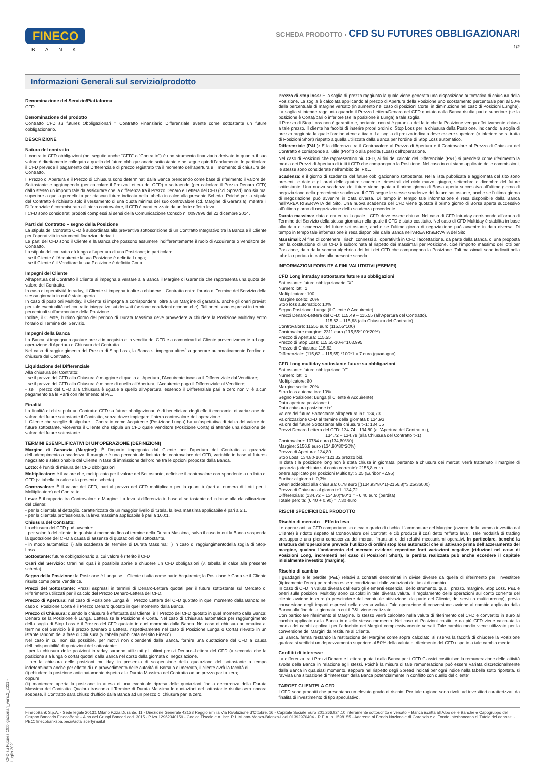FINECO
BANK
SCHEDA PRODOTTO › CFD SU FUTURES OBBLIGAZIONARI
1/2
Informazioni Generali sul servizio/prodotto
Denominazione del Servizio/Piattaforma
CFD
Denominazione del prodotto
Contratto CFD su futures Obbligazionari = Contratto Finanziario Differenziale avente come sottostante un future obbligazionario.
DESCRIZIONE
Natura del contratto
Il contratto CFD obbligazioni (nel seguito anche “CFD” o “Contratto”) è uno strumento finanziario derivato in quanto il suo valore è direttamente collegato a quello del future obbligazionario sottostante e ne segue quindi l’andamento. In particolare il CFD prevede il pagamento del Differenziale di prezzo registrato tra il momento dell’apertura e il momento di chiusura del Contratto.
Il Prezzo di Apertura e il Prezzo di Chiusura sono determinati dalla Banca prendendo come base di riferimento il valore del Sottostante e aggiungendo (per calcolare il Prezzo Lettera del CFD) o sottraendo (per calcolare il Prezzo Denaro CFD) dallo stesso un importo tale da assicurare che la differenza tra il Prezzo Denaro e Lettera del CFD (cd. Spread) non sia mai superiore a quella predefinita per ciascun future indicata nella tabella in calce alla presente Scheda. Poiché per la stipula del Contratto è richiesto solo il versamento di una quota minima del suo controvalore (cd. Margine di Garanzia), mentre il Differenziale è commisurato all’intero controvalore, il CFD è caratterizzato da un forte effetto leva.
I CFD sono considerati prodotti complessi ai sensi della Comunicazione Consob n. 0097996 del 22 dicembre 2014.
Parti del Contratto – segno della Posizione
La stipula del Contratto CFD è subordinata alla preventiva sottoscrizione di un Contratto Integrativo tra la Banca e il Cliente per l’operatività in strumenti finanziari derivati.
Le parti del CFD sono il Cliente e la Banca che possono assumere indifferentemente il ruolo di Acquirente o Venditore del Contratto.
La stipula del contratto dà luogo all’apertura di una Posizione; in particolare:
- se il Cliente è l’Acquirente la sua Posizione è definita Lunga;
- se il Cliente è il Venditore la sua Posizione è definita Corta.
Impegni del Cliente
All’apertura del Contratto il Cliente si impegna a versare alla Banca il Margine di Garanzia che rappresenta una quota del valore del Contratto.
In caso di operatività Intraday, il Cliente si impegna inoltre a chiudere il Contratto entro l’orario di Termine del Servizio della stessa giornata in cui è stato aperto.
In caso di posizioni Multiday, il Cliente si impegna a corrispondere, oltre a un Margine di garanzia, anche gli oneri previsti per tale eventualità nel contratto integrativo sui derivati (sezione condizioni economiche). Tali oneri sono espressi in termini percentuali sull’ammontare della Posizione.
Inoltre, il Cliente, l’ultimo giorno del periodo di Durata Massima deve provvedere a chiudere la Posizione Multiday entro l’orario di Termine del Servizio.
Impegni della Banca
La Banca si impegna a quotare prezzi in acquisto e in vendita del CFD e a comunicarli al Cliente preventivamente ad ogni operazione di Apertura e Chiusura del Contratto.
Nel caso di raggiungimento del Prezzo di Stop-Loss, la Banca si impegna altresì a generare automaticamente l’ordine di chiusura del Contratto.
Liquidazione del Differenziale
Alla chiusura del Contratto:
- se il prezzo del CFD alla Chiusura è maggiore di quello all’Apertura, l’Acquirente incassa il Differenziale dal Venditore;
- se il prezzo del CFD alla Chiusura è minore di quello all’Apertura, l’Acquirente paga il Differenziale al Venditore;
- se il prezzo del CFD alla Chiusura è uguale a quello all’Apertura, essendo il Differenziale pari a zero non vi è alcun pagamento tra le Parti con riferimento al P/L.
Finalità
La finalità di chi stipula un Contratto CFD su future obbligazionari è di beneficiare degli effetti economici di variazione del valore del future sottostante il Contratto, senza dover impiegare l’intero controvalore dell’operazione.
Il Cliente che sceglie di stipulare il Contratto come Acquirente (Posizione Lunga) ha un’aspettativa di rialzo del valore del future sottostante, viceversa il Cliente che stipula un CFD quale Venditore (Posizione Corta) si attende una riduzione del valore del future sottostante.
TERMINI ESEMPLIFICATIVI DI UN’OPERAZIONE (DEFINIZIONI)
Margine di Garanzia (Margine): È l’importo impegnato dal Cliente per l’apertura del Contratto a garanzia dell’adempimento a scadenza. Il margine è una percentuale limitata del controvalore del CFD, variabile in base al futures negoziato e selezionabile dal Cliente in fase di immissione dell’ordine tra le opzioni proposte dalla Banca.
Lotto: è l’unità di misura del CFD obbligazioni.
Moltiplicatore: è il valore che, moltiplicato per il valore del Sottostante, definisce il controvalore corrispondente a un lotto di CFD (v. tabella in calce alla presente scheda).
Controvalore: È il valore del CFD, pari al prezzo del CFD moltiplicato per la quantità (pari al numero di Lotti per il Moltiplicatore) del Contratto.
Leva: È il rapporto tra Controvalore e Margine. La leva si differenzia in base al sottostante ed in base alla classificazione del cliente:
- per la clientela al dettaglio, caratterizzata da un maggior livello di tutela, la leva massima applicabile è pari a 5:1.
- per la clientela professionale, la leva massima applicabile è pari a 100:1.
Chiusura del Contratto:
La chiusura del CFD può avvenire:
- per volontà del cliente: in qualsiasi momento fino al termine della Durata Massima, salvo il caso in cui la Banca sospenda la quotazione del CFD a causa di assenza di quotazioni del sottostante.
- in modo automatico: i) alla scadenza del termine di Durata Massima; ii) in caso di raggiungimentodella soglia di Stop-Loss.
Sottostante: future obbligazionario al cui valore è riferito il CFD
Orari del Servizio: Orari nei quali è possibile aprire e chiudere un CFD obbligazioni (v. tabella in calce alla presente scheda).
Segno della Posizione: la Posizione è Lunga se il Cliente risulta come parte Acquirente; la Posizione è Corta se il Cliente risulta come parte Venditrice.
Prezzi del Sottostante: Prezzi espressi in termini di Denaro-Lettera quotati per il future sottostante sul Mercato di Riferimento utilizzati per il calcolo del Prezzo Denaro-Lettera del CFD.
Prezzo di Apertura: nel caso di Posizione Lunga è il Prezzo Lettera del CFD quotato in quel momento dalla Banca; nel caso di Posizione Corta è il Prezzo Denaro quotato in quel momento dalla Banca.
Prezzo di Chiusura: quando la chiusura è effettuata dal Cliente, è il Prezzo del CFD quotato in quel momento dalla Banca: Denaro se la Posizione è Lunga, Lettera se la Posizione è Corta. Nel caso di Chiusura automatica per raggiungimento della soglia di Stop Loss è il Prezzo del CFD quotato in quel momento dalla Banca. Nel caso di chiusura automatica al termine del Servizio è il prezzo (Denaro o Lettera, rispettivamente nel caso di Posizione Lunga o Corta) rilevato in un istante random della fase di Chiusura (v. tabella pubblicata nel sito Fineco).
Nel caso in cui non sia possibile, per motivi non dipendenti dalla Banca, fornire una quotazione del CFD a causa dell’indisponibilità di quotazioni del sottostante:
- per la chiusura delle posizioni intraday saranno utilizzati gli ultimi prezzi Denaro–Lettera del CFD (a seconda che la posizione sia lunga o corta) quotati dalla Banca nel corso della giornata di negoziazione.
- per la chiusura delle posizioni multiday, in presenza di sospensione della quotazione del sottostante a tempo indeterminato anche per effetto di un provvedimento delle autorità di Borsa o di mercato, il cliente avrà la facoltà di:
(i) chiudere la posizione anticipatamente rispetto alla Durata Massima del Contratto ad un prezzo pari a zero;
oppure
(ii) mantenere aperta la posizione in attesa di una eventuale ripresa delle quotazioni fino a decorrenza della Durata Massima del Contratto. Qualora trascorso il Termine di Durata Massima le quotazioni del sottostante risultassero ancora sospese, il Contratto sarà chiuso d’ufficio dalla Banca ad un prezzo di chiusura pari a zero.
Prezzo di Stop loss: È la soglia di prezzo raggiunta la quale viene generata una disposizione automatica di chiusura della Posizione. La soglia è calcolata applicando al prezzo di Apertura della Posizione uno scostamento percentuale pari al 50% della percentuale di margine versato (in aumento nel caso di posizioni Corte, in diminuzione nel caso di Posizioni Lunghe). La soglia si intende raggiunta quando il Prezzo Lettera/Denaro del CFD quotato dalla Banca risulta pari o superiore (se la posizione è Corta)/pari o inferiore (se la posizione è Lunga) a tale soglia.
Il Prezzo di Stop Loss non è garantito e, pertanto, non vi è garanzia del fatto che la Posizione venga effettivamente chiusa a tale prezzo. Il cliente ha facoltà di inserire propri ordini di Stop Loss per la chiusura della Posizione, indicando la soglia di prezzo raggiunta la quale l’ordine viene attivato. La soglia di prezzo indicata deve essere superiore (o inferiore se si tratta di Posizioni Short) rispetto a quella utilizzata dalla Banca per l’ordine di Stop Loss automatico.
Differenziale (P&L): È la differenza tra il Controvalore al Prezzo di Apertura e il Controvalore al Prezzo di Chiusura del Contratto e corrisponde all’utile (Profit) o alla perdita (Loss) dell’operazione.
Nel caso di Posizioni che rappresentino più CFD, ai fini del calcolo del Differenziale (P&L) si prenderà come riferimento la media dei Prezzi di Apertura di tutti i CFD che compongono la Posizione. Nel caso in cui siano applicate delle commissioni, le stesse sono considerate nell’ambito del P&L.
Scadenza: è il giorno di scadenza del future obbligazionario sottostante. Nella lista pubblicata e aggiornata del sito sono presenti le date e gli orari delle quattro scadenze trimestrali del ciclo marzo, giugno, settembre e dicembre del future sottostante. Una nuova scadenza del future viene quotata il primo giorno di Borsa aperta successivo all’ultimo giorno di negoziazione della precedente scadenza. Il CFD segue le stesse scadenze del future sottostante, anche se l’ultimo giorno di negoziazione può avvenire in data diversa. Di tempo in tempo tale informazione è resa disponibile dalla Banca nell’AREA RISERVATA del Sito. Una nuova scadenza del CFD viene quotata il primo giorno di Borsa aperta successivo all’ultimo giorno di negoziazione della scadenza precedente.
Durata massima: data e ora entro la quale il CFD deve essere chiuso. Nel caso di CFD Intraday corrisponde all’orario di Termine del Servizio della stessa giornata nella quale il CFD è stato costituito. Nel caso di CFD Multiday è stabilita in base alla data di scadenza del future sottostante, anche se l’ultimo giorno di negoziazione può avvenire in data diversa. Di tempo in tempo tale informazione è resa disponibile dalla Banca nell’AREA RISERVATA del Sito.
Massimali: Al fine di contenere i rischi connessi all’operatività in CFD l’accettazione, da parte della Banca, di una proposta per la costituzione di un CFD è subordinata al rispetto dei massimali per Posizione, cioè l’importo massimo dei lotti per Posizione, dato dalla somma algebrica dei lotti dei CFD che compongono la Posizione. Tali massimali sono indicati nella tabella riportata in calce alla presente scheda.
INFORMAZIONI FORNITE A FINI VALUTATIVI (ESEMPI)
CFD Long intraday sottostante future su obbligazioni
Sottostante: future obbligazionario “X”
Numero lotti: 1
Moltiplicatore: 100
Margine scelto: 20%
Stop loss automatico: 10%
Segno Posizione: Lunga (il Cliente è Acquirente)
Prezzi Denaro-Lettera del CFD: 115,49 – 115,55 (all’Apertura del Contratto),
115,62 – 115,68 (alla Chiusura del Contratto)
Controvalore: 11555 euro (115,55*100)
Controvalore margine: 2311 euro (115,55*100*20%)
Prezzo di Apertura: 115,55
Prezzo di Stop Loss: 115,55-10%=103,995
Prezzo di Chiusura: 115,62
Differenziale: (115,62 – 115,55) *100*1 = 7 euro (guadagno)
CFD Long multiday sottostante future su obbligazioni
Sottostante: future obbligazione “Y”
Numero lotti: 1
Moltiplicatore: 80
Margine scelto: 20%
Stop loss automatico: 10%
Segno Posizione: Lunga (il Cliente è Acquirente)
Data apertura posizione: t
Data chiusura posizione t+1
Valore del future Sottostante all’apertura in t: 134,73
Valorizzazione CFD al termine della giornata t: 134,93
Valore del future Sottostante alla chiusura t+1: 134,65
Prezzi Denaro-Lettera del CFD: 134,74 - 134,80 (all’Apertura del Contratto t),
134,72 – 134,78 (alla Chiusura del Contratto t+1)
Controvalore: 10784 euro (134,80*80)
Margine: 2156,8 euro (134,80*80*20%)
Prezzo di Apertura: 134,80
Stop Loss: 134,80-10%=121,32 prezzo bid.
In data t la posizione long non è stata chiusa in giornata, pertanto a chiusura dei mercati verrà trattenuto il margine di garanzia (addebitato sul conto corrente): 2156,8 euro.
onere applicato per posizioni Multiday: 3,25 (Euribor +2,95)
Euribor al giorno t: 0,3%
Oneri addebitati alla chiusura: 0,78 euro [((134,93*80*1)-2156,8)*3,25/36000)
Prezzo di Chiusura al giorno t+1: 134,72
Differenziale: (134,72 – 134,80)*80*1 = - 6,40 euro (perdita)
Totale perdita: (6,40 + 0,90) = 7,30 euro
RISCHI SPECIFICI DEL PRODOTTO
Rischio di mercato – Effetto leva
Le operazioni su CFD comportano un elevato grado di rischio. L’ammontare del Margine (ovvero della somma investita dal Cliente) è ridotto rispetto al Controvalore dei Contratti e ciò produce il così detto “effetto leva”. Tale modalità di trading presuppone una piena conoscenza dei mercati finanziari e dei relativi meccanismi operativi. In particolare, benché la struttura dell’operazione preveda l’utilizzo di ordini stop loss automatici che si attivano prima dell’azzeramento del margine, qualora l’andamento del mercato evidenzi repentine forti variazioni negative (riduzioni nel caso di Posizioni Long, incrementi nel caso di Posizioni Short), la perdita realizzata può anche eccedere il capitale inizialmente investito (margine).
Rischio di cambio
I guadagni e le perdite (P&L) relativi a contratti denominati in divise diverse da quella di riferimento per l’investitore (tipicamente l’euro) potrebbero essere condizionati dalle variazioni dei tassi di cambio.
In caso di CFD in valuta diversa dall’euro gli elementi essenziali dello strumento, quali: prezzo, margine, Stop Loss, P&L e oneri sulle posizioni Multiday sono calcolati in tale diversa valuta. Il regolamento delle operazioni sul conto corrente del cliente avviene in euro (a prescindere dall’eventuale attivazione, da parte del Cliente, del servizio multicurrency), previa conversione degli importi espressi nella diversa valuta. Tale operazione di conversione avviene al cambio applicato dalla Banca alla fine della giornata in cui il P&L viene realizzato.
Con particolare riferimento al Margine, lo stesso verrà calcolato nella valuta di riferimento del CFD e convertito in euro al cambio applicato dalla Banca in quello stesso momento. Nel caso di Posizioni costituite da più CFD viene calcolata la media dei cambi applicati per l’addebito dei Margini complessivamente versati. Tale cambio medio viene utilizzato per la conversione dei Margini da restituire al Cliente.
La Banca, ferma restando la restituzione del Margine come sopra calcolato, si riserva la facoltà di chiudere la Posizione qualora si verifichi un deprezzamento superiore al 50% della valuta di riferimento del CFD rispetto a tale cambio medio.
Conflitti di interesse
La differenza tra i Prezzi Denaro e Lettera quotati dalla Banca per i CFD Classici costituisce la remunerazione delle attività svolte della Banca in relazione agli stessi. Poichè la misura di tale remunerazione può essere variata discrezionalmente dalla Banca in qualsiasi momento, seppure nel rispetto degli Spread indicati per ogni indice nella tabella sotto riportata, si ravvisa una situazione di “interesse” della Banca potenzialmente in conflitto con quello del cliente”.
TARGET CLIENTELA CFD
I CFD sono prodotti che presentano un elevato grado di rischio. Per tale ragione sono rivolti ad investitori caratterizzati da finalità di investimento di tipo speculativo.
FinecoBank S.p.A. - Sede legale 20131 Milano P.zza Durante, 11 - Direzione Generale 42123 Reggio Emilia Via Rivoluzione d’Ottobre, 16 - Capitale Sociale Euro 201.266.924,10 interamente sottoscritto e versato – Banca iscritta all’Albo delle Banche e Capogruppo del Gruppo Bancario FinecoBank – Albo dei Gruppi Bancari cod. 3015 - P.Iva 12962340159 - Codice Fiscale e n. iscr. R.I. Milano-Monza-Brianza-Lodi 01392970404 - R.E.A. n. 1598155 - Aderente al Fondo Nazionale di Garanzia e al Fondo Interbancario di Tutela dei depositi - PEC: finecobankspa.pec@actaliscertymail.it
CFD su Futures Obbligazionari_vers.2_2021 - Luglio 2021